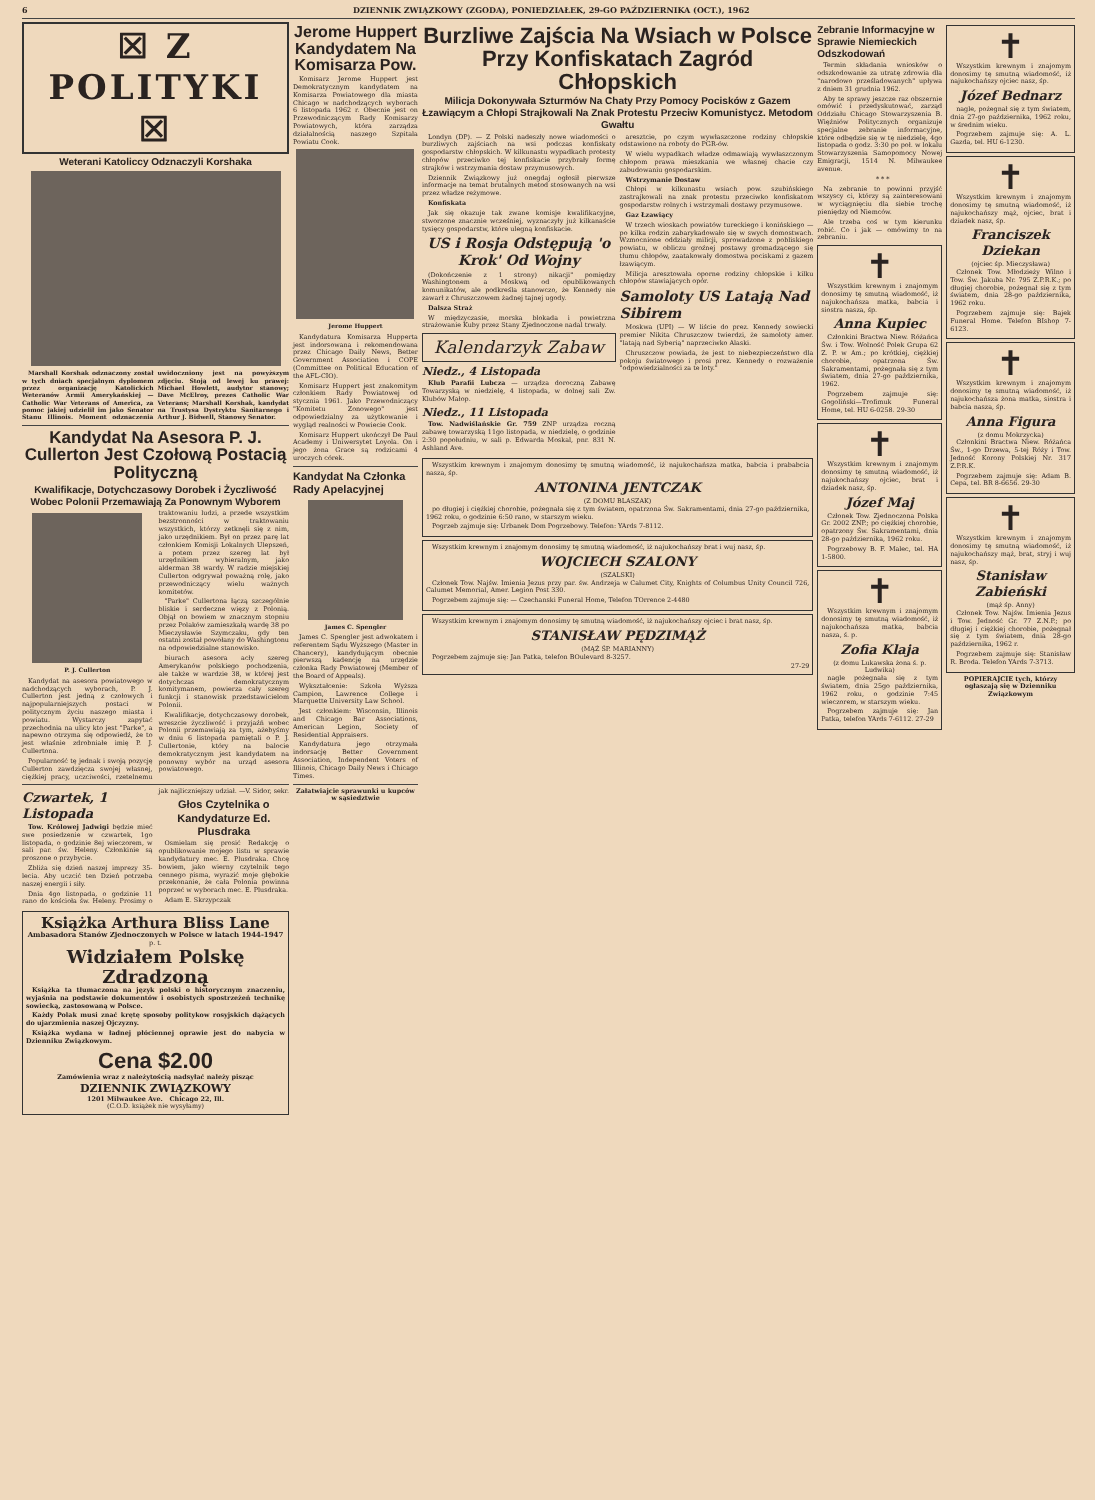6 DZIENNIK ZWIĄZKOWY (ZGODA), PONIEDZIAŁEK, 29-GO PAŹDZIERNIKA (OCT.), 1962
☒ Z POLITYKI ☒
Weterani Katoliccy Odznaczyli Korshaka
Marshall Korshak odznaczony został w tych dniach specjalnym dyplomem przez organizację Katolickich Weteranów Armii Amerykańskiej — Catholic War Veterans of America, za pomoc jakiej udzielił im jako Senator Stanu Illinois. Moment odznaczenia uwidoczniony jest na powyższym zdjęciu. Stoją od lewej ku prawej: Michael Howlett, audytor stanowy; Dave McElroy, prezes Catholic War Veterans; Marshall Korshak, kandydat na Trustysa Dystryktu Sanitarnego i Arthur J. Bidwell, Stanowy Senator.
Kandydat Na Asesora P. J. Cullerton Jest Czołową Postacią Polityczną
Kwalifikacje, Dotychczasowy Dorobek i Życzliwość Wobec Polonii Przemawiają Za Ponownym Wyborem
P. J. Cullerton
Kandydat na asesora powiatowego w nadchodzących wyborach, P. J. Cullerton jest jedną z czołowych i najpopularniejszych postaci w politycznym życiu naszego miasta i powiatu. Wystarczy zapytać przechodnia na ulicy kto jest "Parke", a napewno otrzyma się odpowiedź, że to jest właśnie zdrobniałe imię P. J. Cullertona.
Popularność tę jednak i swoją pozycję Cullerton zawdzięcza swojej własnej, ciężkiej pracy, uczciwości, rzetelnemu traktowaniu ludzi, a przede wszystkim bezstronności w traktowaniu wszystkich, którzy zetknęli się z nim, jako urzędnikiem. Był on przez parę lat członkiem Komisji Lokalnych Ulepszeń, a potem przez szereg lat był urzędnikiem wybieralnym, jako alderman 38 wardy. W radzie miejskiej Cullerton odgrywał poważną rolę, jako przewodniczący wielu ważnych komitetów.
"Parke" Cullertona łączą szczególnie bliskie i serdeczne więzy z Polonią. Objął on bowiem w znacznym stopniu przez Polaków zamieszkałą wardę 38 po Mieczysławie Szymczaku, gdy ten ostatni został powołany do Washingtonu na odpowiedzialne stanowisko.
biurach asesora acły szereg Amerykanów polskiego pochodzenia, ale także w wardzie 38, w której jest dotychczas demokratycznym komitymanem, powierza cały szereg funkcji i stanowisk przedstawicielom Polonii.
Kwalifikacje, dotychczasowy dorobek, wreszcie życzliwość i przyjaźń wobec Polonii przemawiają za tym, ażebyśmy w dniu 6 listopada pamiętali o P. J. Cullertonie, który na balocie demokratycznym jest kandydatem na ponowny wybór na urząd asesora powiatowego.
Czwartek, 1 Listopada
Tow. Królowej Jadwigi będzie mieć swe posiedzenie w czwartek, 1go listopada, o godzinie 8ej wieczorem, w sali par. św. Heleny. Członkinie są proszone o przybycie.
Zbliża się dzień naszej imprezy 35-lecia. Aby uczcić ten Dzień potrzeba naszej energii i siły.
Dnia 4go listopada, o godzinie 11 rano do kościoła św. Heleny. Prosimy o jak najliczniejszy udział. —V. Sidor, sekr.
Głos Czytelnika o Kandydaturze Ed. Plusdraka
Osmielam się prosić Redakcję o opublikowanie mojego listu w sprawie kandydatury mec. E. Plusdraka. Chcę bowiem, jako wierny czytelnik tego cennego pisma, wyrazić moje głębokie przekonanie, że cała Polonia powinna poprzeć w wyborach mec. E. Plusdraka.
Adam E. Skrzypczak
Książka Arthura Bliss Lane
Ambasadora Stanów Zjednoczonych w Polsce w latach 1944-1947
p. t.
Widziałem Polskę Zdradzoną
Książka ta tłumaczona na język polski o historycznym znaczeniu, wyjaśnia na podstawie dokumentów i osobistych spostrzeżeń technikę sowiecką, zastosowaną w Polsce.
Każdy Polak musi znać krętę sposoby politykow rosyjskich dążących do ujarzmienia naszej Ojczyzny.
Książka wydana w ładnej płóciennej oprawie jest do nabycia w Dzienniku Związkowym.
Cena $2.00
Zamówienia wraz z należytością nadsyłać należy pisząc
DZIENNIK ZWIĄZKOWY
1201 Milwaukee Ave. Chicago 22, Ill.
(C.O.D. książek nie wysyłamy)
Jerome Huppert Kandydatem Na Komisarza Pow.
Komisarz Jerome Huppert jest Demokratycznym kandydatem na Komisarza Powiatowego dla miasta Chicago w nadchodzących wyborach 6 listopada 1962 r. Obecnie jest on Przewodniczącym Rady Komisarzy Powiatowych, która zarządza działalnością naszego Szpitala Powiatu Cook.
Jerome Huppert
Kandydatura Komisarza Hupperta jest indorsowana i rekomendowana przez Chicago Daily News, Better Government Association i COPE (Committee on Political Education of the AFL-CIO).
Komisarz Huppert jest znakomitym członkiem Rady Powiatowej od stycznia 1961. Jako Przewodniczący "Komitetu Zonowego" jest odpowiedzialny za użytkowanie i wygląd realności w Powiecie Cook.
Komisarz Huppert ukończył De Paul Academy i Uniwersytet Loyola. On i jego żona Grace są rodzicami 4 uroczych córek.
Kandydat Na Członka Rady Apelacyjnej
James C. Spengler
James C. Spengler jest adwokatem i referentem Sądu Wyższego (Master in Chancery), kandydującym obecnie pierwszą kadencję na urzędzie członka Rady Powiatowej (Member of the Board of Appeals).
Wykształcenie: Szkoła Wyższa Campion, Lawrence College i Marquette University Law School.
Jest członkiem: Wisconsin, Illinois and Chicago Bar Associations, American Legion, Society of Residential Appraisers.
Kandydatura jego otrzymała indorsację Better Government Association, Independent Voters of Illinois, Chicago Daily News i Chicago Times.
Załatwiajcie sprawunki u kupców w sąsiedztwie
Burzliwe Zajścia Na Wsiach w Polsce Przy Konfiskatach Zagród Chłopskich
Milicja Dokonywała Szturmów Na Chaty Przy Pomocy Pocisków z Gazem Łzawiącym a Chłopi Strajkowali Na Znak Protestu Przeciw Komunistycz. Metodom Gwałtu
Londyn (DP). — Z Polski nadeszły nowe wiadomości o burzliwych zajściach na wsi podczas konfiskaty gospodarstw chłopskich. W kilkunastu wypadkach protesty chłopów przeciwko tej konfiskacie przybrały formę strajków i wstrzymania dostaw przymusowych.
Dziennik Związkowy już onegdaj ogłosił pierwsze informacje na temat brutalnych metod stosowanych na wsi przez władze reżymowe.
Konfiskata
Jak się okazuje tak zwane komisje kwalifikacyjne, stworzone znacznie wcześniej, wyznaczyły już kilkanaście tysięcy gospodarstw, które ulegną konfiskacie.
US i Rosja Odstępują 'o Krok' Od Wojny
(Dokończenie z 1 strony) nikacji" pomiędzy Washingtonem a Moskwą od opublikowanych komunikatów, ale podkreśla stanowczo, że Kennedy nie zawarł z Chruszczowem żadnej tajnej ugody.
Dalsza Straż
W międzyczasie, morska blokada i powietrzna strażowanie Kuby przez Stany Zjednoczone nadal trwały.
Kalendarzyk Zabaw
Niedz., 4 Listopada
Klub Parafii Lubcza — urządza doroczną Zabawę Towarzyską w niedzielę, 4 listopada, w dolnej sali Zw. Klubów Małop.
Niedz., 11 Listopada
Tow. Nadwiślańskie Gr. 759 ZNP urządza roczną zabawę towarzyską 11go listopada, w niedzielę, o godzinie 2:30 popołudniu, w sali p. Edwarda Moskal, pnr. 831 N. Ashland Ave.
aresztcie, po czym wywłaszczone rodziny chłopskie odstawiono na roboty do PGR-ów.
W wielu wypadkach władze odmawiają wywłaszczonym chłopom prawa mieszkania we własnej chacie czy zabudowaniu gospodarskim.
Wstrzymanie Dostaw
Chłopi w kilkunastu wsiach pow. szubińskiego zastrajkowali na znak protestu przeciwko konfiskatom gospodarstw rolnych i wstrzymali dostawy przymusowe.
Gaz Łzawiący
W trzech wioskach powiatów tureckiego i konińskiego — po kilka rodzin zabarykadowało się w swych domostwach. Wzmocnione oddziały milicji, sprowadzone z pobliskiego powiatu, w obliczu groźnej postawy gromadzącego się tłumu chłopów, zaatakowały domostwa pociskami z gazem łzawiącym.
Milicja aresztowała oporne rodziny chłopskie i kilku chłopów stawiających opór.
Samoloty US Latają Nad Sibirem
Moskwa (UPI) — W liście do prez. Kennedy sowiecki premier Nikita Chruszczow twierdzi, że samoloty amer. "latają nad Syberią" naprzeciwko Alaski.
Chruszczow powiada, że jest to niebezpieczeństwo dla pokoju światowego i prosi prez. Kennedy o rozważenie "odpowiedzialności za te loty."
Wszystkim krewnym i znajomym donosimy tę smutną wiadomość, iż najukochańsza matka, babcia i prababcia nasza, śp.
ANTONINA JENTCZAK
(Z DOMU BLASZAK)
po długiej i ciężkiej chorobie, pożegnała się z tym światem, opatrzona Św. Sakramentami, dnia 27-go października, 1962 roku, o godzinie 6:50 rano, w starszym wieku.
Pogrzeb zajmuje się: Urbanek Dom Pogrzebowy. Telefon: YArds 7-8112.
Wszystkim krewnym i znajomym donosimy tę smutną wiadomość, iż najukochańszy brat i wuj nasz, śp.
WOJCIECH SZALONY
(SZALSKI)
Członek Tow. Najśw. Imienia Jezus przy par. św. Andrzeja w Calumet City, Knights of Columbus Unity Council 726, Calumet Memorial, Amer. Legion Post 330.
Pogrzebem zajmuje się: — Czechanski Funeral Home, Telefon TOrrence 2-4480
Wszystkim krewnym i znajomym donosimy tę smutną wiadomość, iż najukochańszy ojciec i brat nasz, śp.
STANISŁAW PĘDZIMĄŻ
(MĄŻ ŚP. MARIANNY)
Pogrzebem zajmuje się: Jan Patka, telefon BOulevard 8-3257.
27-29
Zebranie Informacyjne w Sprawie Niemieckich Odszkodowań
Termin składania wniosków o odszkodowanie za utratę zdrowia dla "narodowo prześladowanych" upływa z dniem 31 grudnia 1962.
Aby te sprawy jeszcze raz obszernie omówić i przedyskutować, zarząd Oddziału Chicago Stowarzyszenia B. Więźniów Politycznych organizuje specjalne zebranie informacyjne, które odbędzie się w tę niedzielę, 4go listopada o godz. 3:30 po poł. w lokalu Stowarzyszenia Samopomocy Nowej Emigracji, 1514 N. Milwaukee avenue.
* * *
Na zebranie to powinni przyjść wszyscy ci, którzy są zainteresowani w wyciągnięciu dla siebie trochę pieniędzy od Niemców.
Ale trzeba coś w tym kierunku robić. Co i jak — omówimy to na zebraniu.
✝
Wszystkim krewnym i znajomym donosimy tę smutną wiadomość, iż najukochańsza matka, babcia i siostra nasza, śp.
Anna Kupiec
Członkini Bractwa Niew. Różańca Św. i Tow. Wolność Polek Grupa 62 Z. P. w Am.; po krótkiej, ciężkiej chorobie, opatrzona Św. Sakramentami, pożegnała się z tym światem, dnia 27-go października, 1962.
Pogrzebem zajmuje się: Gogoliński—Trofimuk Funeral Home, tel. HU 6-0258. 29-30
✝
Wszystkim krewnym i znajomym donosimy tę smutną wiadomość, iż najukochańszy ojciec, brat i dziadek nasz, śp.
Józef Maj
Członek Tow. Zjednoczona Polska Gr. 2002 ZNP.; po ciężkiej chorobie, opatrzony Św. Sakramentami, dnia 28-go października, 1962 roku.
Pogrzebowy B. F. Malec, tel. HA 1-5800.
✝
Wszystkim krewnym i znajomym donosimy tę smutną wiadomość, iż najukochańsza matka, babcia nasza, ś. p.
Zofia Klaja
(z domu Lukawska żona ś. p. Ludwika)
nagle pożegnała się z tym światem, dnia 25go października, 1962 roku, o godzinie 7:45 wieczorem, w starszym wieku.
Pogrzebem zajmuje się: Jan Patka, telefon YArds 7-6112. 27-29
✝
Wszystkim krewnym i znajomym donosimy tę smutną wiadomość, iż najukochańszy ojciec nasz, śp.
Józef Bednarz
nagle, pożegnał się z tym światem, dnia 27-go października, 1962 roku, w średnim wieku.
Pogrzebem zajmuje się: A. L. Gazda, tel. HU 6-1230.
✝
Wszystkim krewnym i znajomym donosimy tę smutną wiadomość, iż najukochańszy mąż, ojciec, brat i dziadek nasz, śp.
Franciszek Dziekan
(ojciec śp. Mieczysława)
Członek Tow. Młodzieży Wilno i Tow. Św. Jakuba Nr. 795 Z.P.R.K.; po długiej chorobie, pożegnał się z tym światem, dnia 28-go października, 1962 roku.
Pogrzebem zajmuje się: Bajek Funeral Home. Telefon BIshop 7-6123.
✝
Wszystkim krewnym i znajomym donosimy tę smutną wiadomość, iż najukochańsza żona matka, siostra i babcia nasza, śp.
Anna Figura
(z domu Mokrzycka)
Członkini Bractwa Niew. Różańca Św., 1-go Drzewa, 5-tej Róży i Tow. Jedność Korony Polskiej Nr. 317 Z.P.R.K.
Pogrzebem zajmuje się: Adam B. Cepa, tel. BR 8-6656. 29-30
✝
Wszystkim krewnym i znajomym donosimy tę smutną wiadomość, iż najukochańszy mąż, brat, stryj i wuj nasz, śp.
Stanisław Zabieński
(mąż śp. Anny)
Członek Tow. Najśw. Imienia Jezus i Tow. Jedność Gr. 77 Z.N.P.; po długiej i ciężkiej chorobie, pożegnał się z tym światem, dnia 28-go października, 1962 r.
Pogrzebem zajmuje się: Stanisław R. Broda. Telefon YArds 7-3713.
POPIERAJCIE tych, którzy ogłaszają się w Dzienniku Związkowym